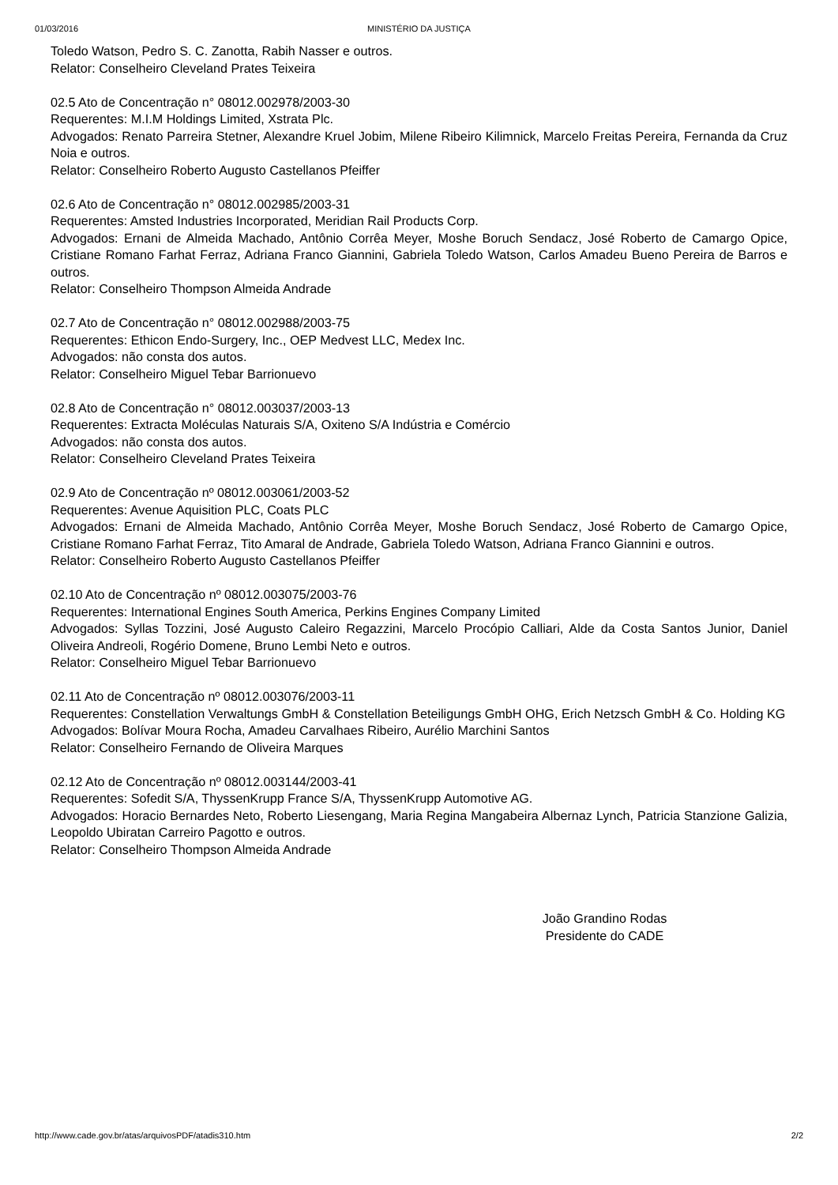01/03/2016
MINISTÉRIO DA JUSTIÇA
Toledo Watson, Pedro S. C. Zanotta, Rabih Nasser e outros.
Relator: Conselheiro Cleveland Prates Teixeira
02.5 Ato de Concentração n° 08012.002978/2003-30
Requerentes: M.I.M Holdings Limited, Xstrata Plc.
Advogados: Renato Parreira Stetner, Alexandre Kruel Jobim, Milene Ribeiro Kilimnick, Marcelo Freitas Pereira, Fernanda da Cruz Noia e outros.
Relator: Conselheiro Roberto Augusto Castellanos Pfeiffer
02.6 Ato de Concentração n° 08012.002985/2003-31
Requerentes: Amsted Industries Incorporated, Meridian Rail Products Corp.
Advogados: Ernani de Almeida Machado, Antônio Corrêa Meyer, Moshe Boruch Sendacz, José Roberto de Camargo Opice, Cristiane Romano Farhat Ferraz, Adriana Franco Giannini, Gabriela Toledo Watson, Carlos Amadeu Bueno Pereira de Barros e outros.
Relator: Conselheiro Thompson Almeida Andrade
02.7 Ato de Concentração n° 08012.002988/2003-75
Requerentes: Ethicon Endo-Surgery, Inc., OEP Medvest LLC, Medex Inc.
Advogados: não consta dos autos.
Relator: Conselheiro Miguel Tebar Barrionuevo
02.8 Ato de Concentração n° 08012.003037/2003-13
Requerentes: Extracta Moléculas Naturais S/A, Oxiteno S/A Indústria e Comércio
Advogados: não consta dos autos.
Relator: Conselheiro Cleveland Prates Teixeira
02.9 Ato de Concentração nº 08012.003061/2003-52
Requerentes: Avenue Aquisition PLC, Coats PLC
Advogados: Ernani de Almeida Machado, Antônio Corrêa Meyer, Moshe Boruch Sendacz, José Roberto de Camargo Opice, Cristiane Romano Farhat Ferraz, Tito Amaral de Andrade, Gabriela Toledo Watson, Adriana Franco Giannini e outros.
Relator: Conselheiro Roberto Augusto Castellanos Pfeiffer
02.10 Ato de Concentração nº 08012.003075/2003-76
Requerentes: International Engines South America, Perkins Engines Company Limited
Advogados: Syllas Tozzini, José Augusto Caleiro Regazzini, Marcelo Procópio Calliari, Alde da Costa Santos Junior, Daniel Oliveira Andreoli, Rogério Domene, Bruno Lembi Neto e outros.
Relator: Conselheiro Miguel Tebar Barrionuevo
02.11 Ato de Concentração nº 08012.003076/2003-11
Requerentes: Constellation Verwaltungs GmbH & Constellation Beteiligungs GmbH OHG, Erich Netzsch GmbH & Co. Holding KG
Advogados: Bolívar Moura Rocha, Amadeu Carvalhaes Ribeiro, Aurélio Marchini Santos
Relator: Conselheiro Fernando de Oliveira Marques
02.12 Ato de Concentração nº 08012.003144/2003-41
Requerentes: Sofedit S/A, ThyssenKrupp France S/A, ThyssenKrupp Automotive AG.
Advogados: Horacio Bernardes Neto, Roberto Liesengang, Maria Regina Mangabeira Albernaz Lynch, Patricia Stanzione Galizia, Leopoldo Ubiratan Carreiro Pagotto e outros.
Relator: Conselheiro Thompson Almeida Andrade
João Grandino Rodas
Presidente do CADE
http://www.cade.gov.br/atas/arquivosPDF/atadis310.htm 2/2